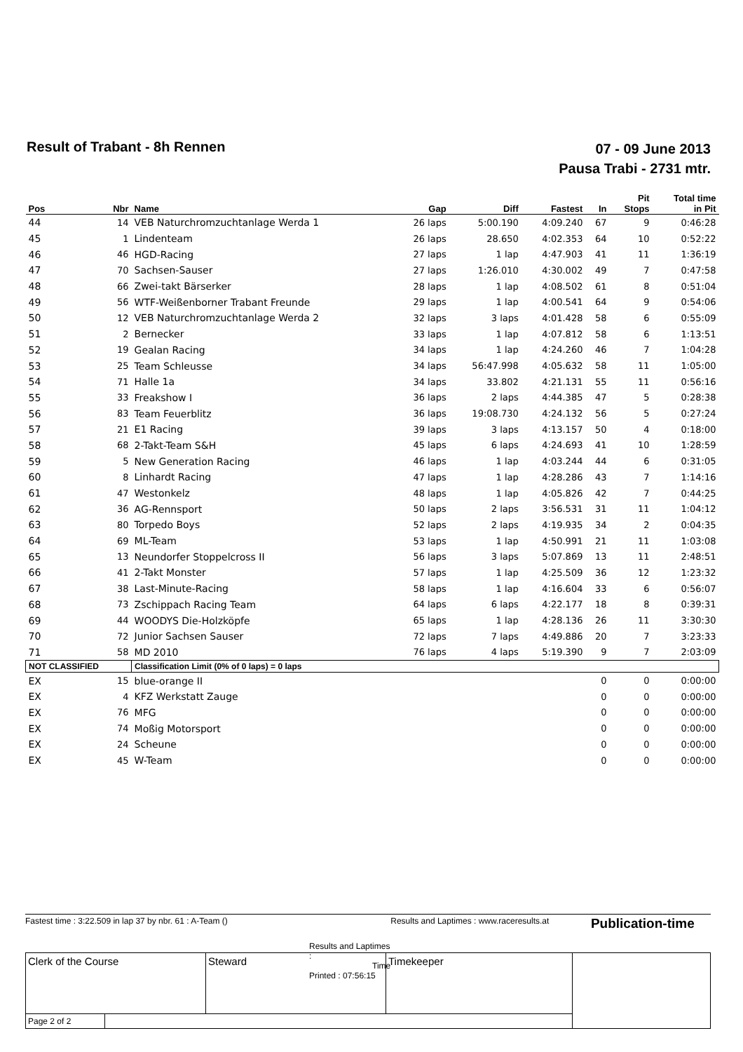07 - 09 June 2013
Pausa Trabi - 2731 mtr.
Result of Trabant - 8h Rennen
| Pos | Nbr | Name | Gap | Diff | Fastest | In | Pit Stops | Total time in Pit |
| --- | --- | --- | --- | --- | --- | --- | --- | --- |
| 44 | 14 | VEB Naturchromzuchtanlage Werda 1 | 26 laps | 5:00.190 | 4:09.240 | 67 | 9 | 0:46:28 |
| 45 | 1 | Lindenteam | 26 laps | 28.650 | 4:02.353 | 64 | 10 | 0:52:22 |
| 46 | 46 | HGD-Racing | 27 laps | 1 lap | 4:47.903 | 41 | 11 | 1:36:19 |
| 47 | 70 | Sachsen-Sauser | 27 laps | 1:26.010 | 4:30.002 | 49 | 7 | 0:47:58 |
| 48 | 66 | Zwei-takt Bärserker | 28 laps | 1 lap | 4:08.502 | 61 | 8 | 0:51:04 |
| 49 | 56 | WTF-Weißenborner Trabant Freunde | 29 laps | 1 lap | 4:00.541 | 64 | 9 | 0:54:06 |
| 50 | 12 | VEB Naturchromzuchtanlage Werda 2 | 32 laps | 3 laps | 4:01.428 | 58 | 6 | 0:55:09 |
| 51 | 2 | Bernecker | 33 laps | 1 lap | 4:07.812 | 58 | 6 | 1:13:51 |
| 52 | 19 | Gealan Racing | 34 laps | 1 lap | 4:24.260 | 46 | 7 | 1:04:28 |
| 53 | 25 | Team Schleusse | 34 laps | 56:47.998 | 4:05.632 | 58 | 11 | 1:05:00 |
| 54 | 71 | Halle 1a | 34 laps | 33.802 | 4:21.131 | 55 | 11 | 0:56:16 |
| 55 | 33 | Freakshow I | 36 laps | 2 laps | 4:44.385 | 47 | 5 | 0:28:38 |
| 56 | 83 | Team Feuerblitz | 36 laps | 19:08.730 | 4:24.132 | 56 | 5 | 0:27:24 |
| 57 | 21 | E1 Racing | 39 laps | 3 laps | 4:13.157 | 50 | 4 | 0:18:00 |
| 58 | 68 | 2-Takt-Team S&H | 45 laps | 6 laps | 4:24.693 | 41 | 10 | 1:28:59 |
| 59 | 5 | New Generation Racing | 46 laps | 1 lap | 4:03.244 | 44 | 6 | 0:31:05 |
| 60 | 8 | Linhardt Racing | 47 laps | 1 lap | 4:28.286 | 43 | 7 | 1:14:16 |
| 61 | 47 | Westonkelz | 48 laps | 1 lap | 4:05.826 | 42 | 7 | 0:44:25 |
| 62 | 36 | AG-Rennsport | 50 laps | 2 laps | 3:56.531 | 31 | 11 | 1:04:12 |
| 63 | 80 | Torpedo Boys | 52 laps | 2 laps | 4:19.935 | 34 | 2 | 0:04:35 |
| 64 | 69 | ML-Team | 53 laps | 1 lap | 4:50.991 | 21 | 11 | 1:03:08 |
| 65 | 13 | Neundorfer Stoppelcross II | 56 laps | 3 laps | 5:07.869 | 13 | 11 | 2:48:51 |
| 66 | 41 | 2-Takt Monster | 57 laps | 1 lap | 4:25.509 | 36 | 12 | 1:23:32 |
| 67 | 38 | Last-Minute-Racing | 58 laps | 1 lap | 4:16.604 | 33 | 6 | 0:56:07 |
| 68 | 73 | Zschippach Racing Team | 64 laps | 6 laps | 4:22.177 | 18 | 8 | 0:39:31 |
| 69 | 44 | WOODYS Die-Holzköpfe | 65 laps | 1 lap | 4:28.136 | 26 | 11 | 3:30:30 |
| 70 | 72 | Junior Sachsen Sauser | 72 laps | 7 laps | 4:49.886 | 20 | 7 | 3:23:33 |
| 71 | 58 | MD 2010 | 76 laps | 4 laps | 5:19.390 | 9 | 7 | 2:03:09 |
| NOT CLASSIFIED | | Classification Limit (0% of 0 laps) = 0 laps | | | | | | |
| EX | 15 | blue-orange II | | | | 0 | 0 | 0:00:00 |
| EX | 4 | KFZ Werkstatt Zauge | | | | 0 | 0 | 0:00:00 |
| EX | 76 | MFG | | | | 0 | 0 | 0:00:00 |
| EX | 74 | Moßig Motorsport | | | | 0 | 0 | 0:00:00 |
| EX | 24 | Scheune | | | | 0 | 0 | 0:00:00 |
| EX | 45 | W-Team | | | | 0 | 0 | 0:00:00 |
Fastest time : 3:22.509 in lap 37 by nbr. 61 : A-Team ()
Results and Laptimes : Time Printed : 07:56:15
Results and Laptimes : www.raceresults.at
Publication-time
| Clerk of the Course | Steward | Timekeeper | |
| Page 2 of 2 | | | |